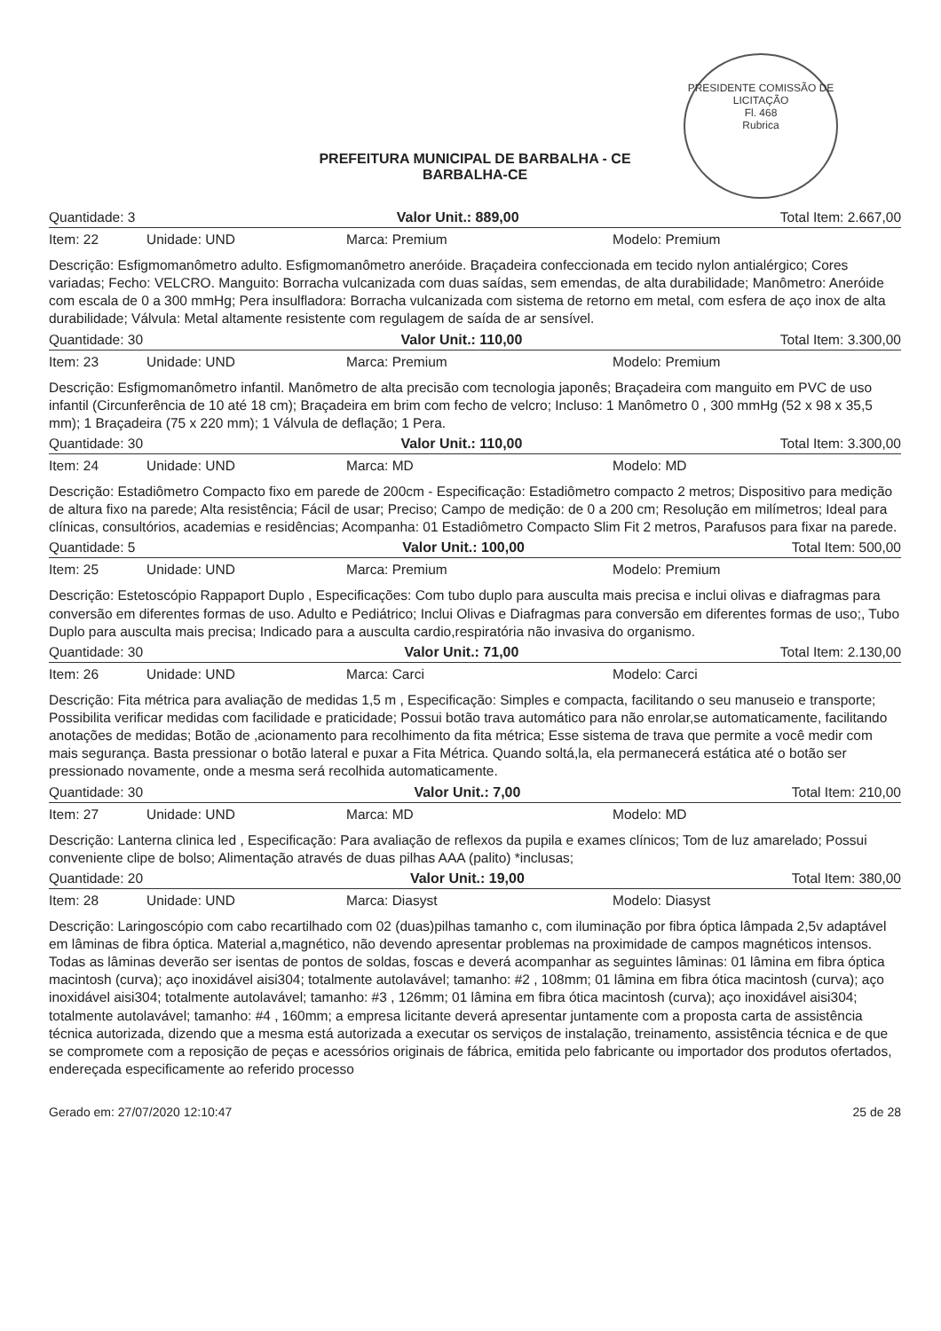PRESIDENTE COMISSÃO DE LICITAÇÃO
Fl. 468
Rubrica
PREFEITURA MUNICIPAL DE BARBALHA - CE
BARBALHA-CE
Quantidade: 3 Valor Unit.: 889,00 Total Item: 2.667,00
Item: 22 Unidade: UND Marca: Premium Modelo: Premium
Descrição: Esfigmomanômetro adulto. Esfigmomanômetro aneróide. Braçadeira confeccionada em tecido nylon antialérgico; Cores variadas; Fecho: VELCRO. Manguito: Borracha vulcanizada com duas saídas, sem emendas, de alta durabilidade; Manômetro: Aneróide com escala de 0 a 300 mmHg; Pera insulfladora: Borracha vulcanizada com sistema de retorno em metal, com esfera de aço inox de alta durabilidade; Válvula: Metal altamente resistente com regulagem de saída de ar sensível.
Quantidade: 30 Valor Unit.: 110,00 Total Item: 3.300,00
Item: 23 Unidade: UND Marca: Premium Modelo: Premium
Descrição: Esfigmomanômetro infantil. Manômetro de alta precisão com tecnologia japonês; Braçadeira com manguito em PVC de uso infantil (Circunferência de 10 até 18 cm); Braçadeira em brim com fecho de velcro; Incluso: 1 Manômetro 0 , 300 mmHg (52 x 98 x 35,5 mm); 1 Braçadeira (75 x 220 mm); 1 Válvula de deflação; 1 Pera.
Quantidade: 30 Valor Unit.: 110,00 Total Item: 3.300,00
Item: 24 Unidade: UND Marca: MD Modelo: MD
Descrição: Estadiômetro Compacto fixo em parede de 200cm - Especificação: Estadiômetro compacto 2 metros; Dispositivo para medição de altura fixo na parede; Alta resistência; Fácil de usar; Preciso; Campo de medição: de 0 a 200 cm; Resolução em milímetros; Ideal para clínicas, consultórios, academias e residências; Acompanha: 01 Estadiômetro Compacto Slim Fit 2 metros, Parafusos para fixar na parede.
Quantidade: 5 Valor Unit.: 100,00 Total Item: 500,00
Item: 25 Unidade: UND Marca: Premium Modelo: Premium
Descrição: Estetoscópio Rappaport Duplo , Especificações: Com tubo duplo para ausculta mais precisa e inclui olivas e diafragmas para conversão em diferentes formas de uso. Adulto e Pediátrico; Inclui Olivas e Diafragmas para conversão em diferentes formas de uso;, Tubo Duplo para ausculta mais precisa; Indicado para a ausculta cardio,respiratória não invasiva do organismo.
Quantidade: 30 Valor Unit.: 71,00 Total Item: 2.130,00
Item: 26 Unidade: UND Marca: Carci Modelo: Carci
Descrição: Fita métrica para avaliação de medidas 1,5 m , Especificação: Simples e compacta, facilitando o seu manuseio e transporte; Possibilita verificar medidas com facilidade e praticidade; Possui botão trava automático para não enrolar,se automaticamente, facilitando anotações de medidas; Botão de ,acionamento para recolhimento da fita métrica; Esse sistema de trava que permite a você medir com mais segurança. Basta pressionar o botão lateral e puxar a Fita Métrica. Quando soltá,la, ela permanecerá estática até o botão ser pressionado novamente, onde a mesma será recolhida automaticamente.
Quantidade: 30 Valor Unit.: 7,00 Total Item: 210,00
Item: 27 Unidade: UND Marca: MD Modelo: MD
Descrição: Lanterna clinica led , Especificação: Para avaliação de reflexos da pupila e exames clínicos; Tom de luz amarelado; Possui conveniente clipe de bolso; Alimentação através de duas pilhas AAA (palito) *inclusas;
Quantidade: 20 Valor Unit.: 19,00 Total Item: 380,00
Item: 28 Unidade: UND Marca: Diasyst Modelo: Diasyst
Descrição: Laringoscópio com cabo recartilhado com 02 (duas)pilhas tamanho c, com iluminação por fibra óptica lâmpada 2,5v adaptável em lâminas de fibra óptica. Material a,magnético, não devendo apresentar problemas na proximidade de campos magnéticos intensos. Todas as lâminas deverão ser isentas de pontos de soldas, foscas e deverá acompanhar as seguintes lâminas: 01 lâmina em fibra óptica macintosh (curva); aço inoxidável aisi304; totalmente autolavável; tamanho: #2 , 108mm; 01 lâmina em fibra ótica macintosh (curva); aço inoxidável aisi304; totalmente autolavável; tamanho: #3 , 126mm; 01 lâmina em fibra ótica macintosh (curva); aço inoxidável aisi304; totalmente autolavável; tamanho: #4 , 160mm; a empresa licitante deverá apresentar juntamente com a proposta carta de assistência técnica autorizada, dizendo que a mesma está autorizada a executar os serviços de instalação, treinamento, assistência técnica e de que se compromete com a reposição de peças e acessórios originais de fábrica, emitida pelo fabricante ou importador dos produtos ofertados, endereçada especificamente ao referido processo
Gerado em: 27/07/2020 12:10:47 25 de 28